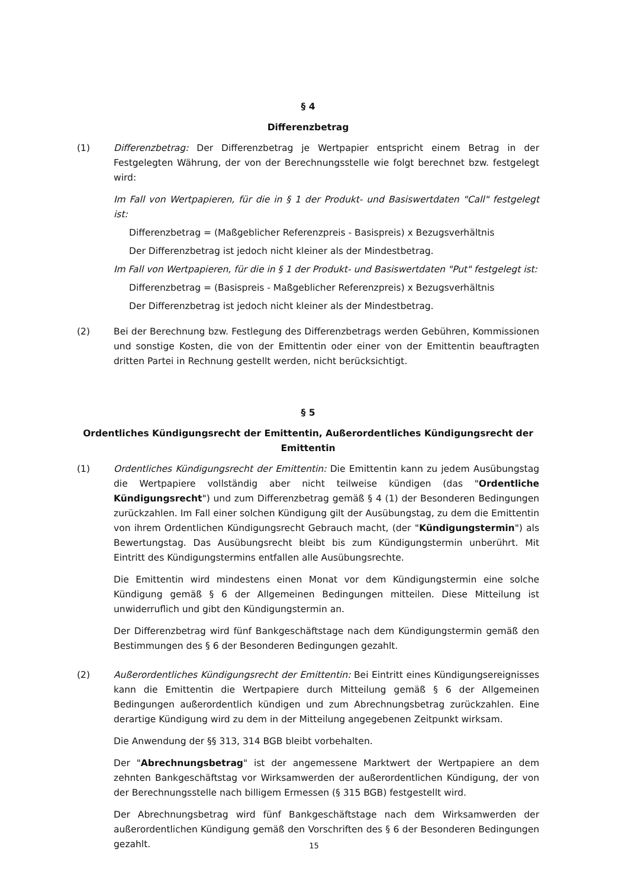§ 4
Differenzbetrag
(1) Differenzbetrag: Der Differenzbetrag je Wertpapier entspricht einem Betrag in der Festgelegten Währung, der von der Berechnungsstelle wie folgt berechnet bzw. festgelegt wird:
Im Fall von Wertpapieren, für die in § 1 der Produkt- und Basiswertdaten "Call" festgelegt ist:
Differenzbetrag = (Maßgeblicher Referenzpreis - Basispreis) x Bezugsverhältnis
Der Differenzbetrag ist jedoch nicht kleiner als der Mindestbetrag.
Im Fall von Wertpapieren, für die in § 1 der Produkt- und Basiswertdaten "Put" festgelegt ist:
Differenzbetrag = (Basispreis - Maßgeblicher Referenzpreis) x Bezugsverhältnis
Der Differenzbetrag ist jedoch nicht kleiner als der Mindestbetrag.
(2) Bei der Berechnung bzw. Festlegung des Differenzbetrags werden Gebühren, Kommissionen und sonstige Kosten, die von der Emittentin oder einer von der Emittentin beauftragten dritten Partei in Rechnung gestellt werden, nicht berücksichtigt.
§ 5
Ordentliches Kündigungsrecht der Emittentin, Außerordentliches Kündigungsrecht der Emittentin
(1) Ordentliches Kündigungsrecht der Emittentin: Die Emittentin kann zu jedem Ausübungstag die Wertpapiere vollständig aber nicht teilweise kündigen (das "Ordentliche Kündigungsrecht") und zum Differenzbetrag gemäß § 4 (1) der Besonderen Bedingungen zurückzahlen. Im Fall einer solchen Kündigung gilt der Ausübungstag, zu dem die Emittentin von ihrem Ordentlichen Kündigungsrecht Gebrauch macht, (der "Kündigungstermin") als Bewertungstag. Das Ausübungsrecht bleibt bis zum Kündigungstermin unberührt. Mit Eintritt des Kündigungstermins entfallen alle Ausübungsrechte.
Die Emittentin wird mindestens einen Monat vor dem Kündigungstermin eine solche Kündigung gemäß § 6 der Allgemeinen Bedingungen mitteilen. Diese Mitteilung ist unwiderruflich und gibt den Kündigungstermin an.
Der Differenzbetrag wird fünf Bankgeschäftstage nach dem Kündigungstermin gemäß den Bestimmungen des § 6 der Besonderen Bedingungen gezahlt.
(2) Außerordentliches Kündigungsrecht der Emittentin: Bei Eintritt eines Kündigungsereignisses kann die Emittentin die Wertpapiere durch Mitteilung gemäß § 6 der Allgemeinen Bedingungen außerordentlich kündigen und zum Abrechnungsbetrag zurückzahlen. Eine derartige Kündigung wird zu dem in der Mitteilung angegebenen Zeitpunkt wirksam.
Die Anwendung der §§ 313, 314 BGB bleibt vorbehalten.
Der "Abrechnungsbetrag" ist der angemessene Marktwert der Wertpapiere an dem zehnten Bankgeschäftstag vor Wirksamwerden der außerordentlichen Kündigung, der von der Berechnungsstelle nach billigem Ermessen (§ 315 BGB) festgestellt wird.
Der Abrechnungsbetrag wird fünf Bankgeschäftstage nach dem Wirksamwerden der außerordentlichen Kündigung gemäß den Vorschriften des § 6 der Besonderen Bedingungen gezahlt.
15